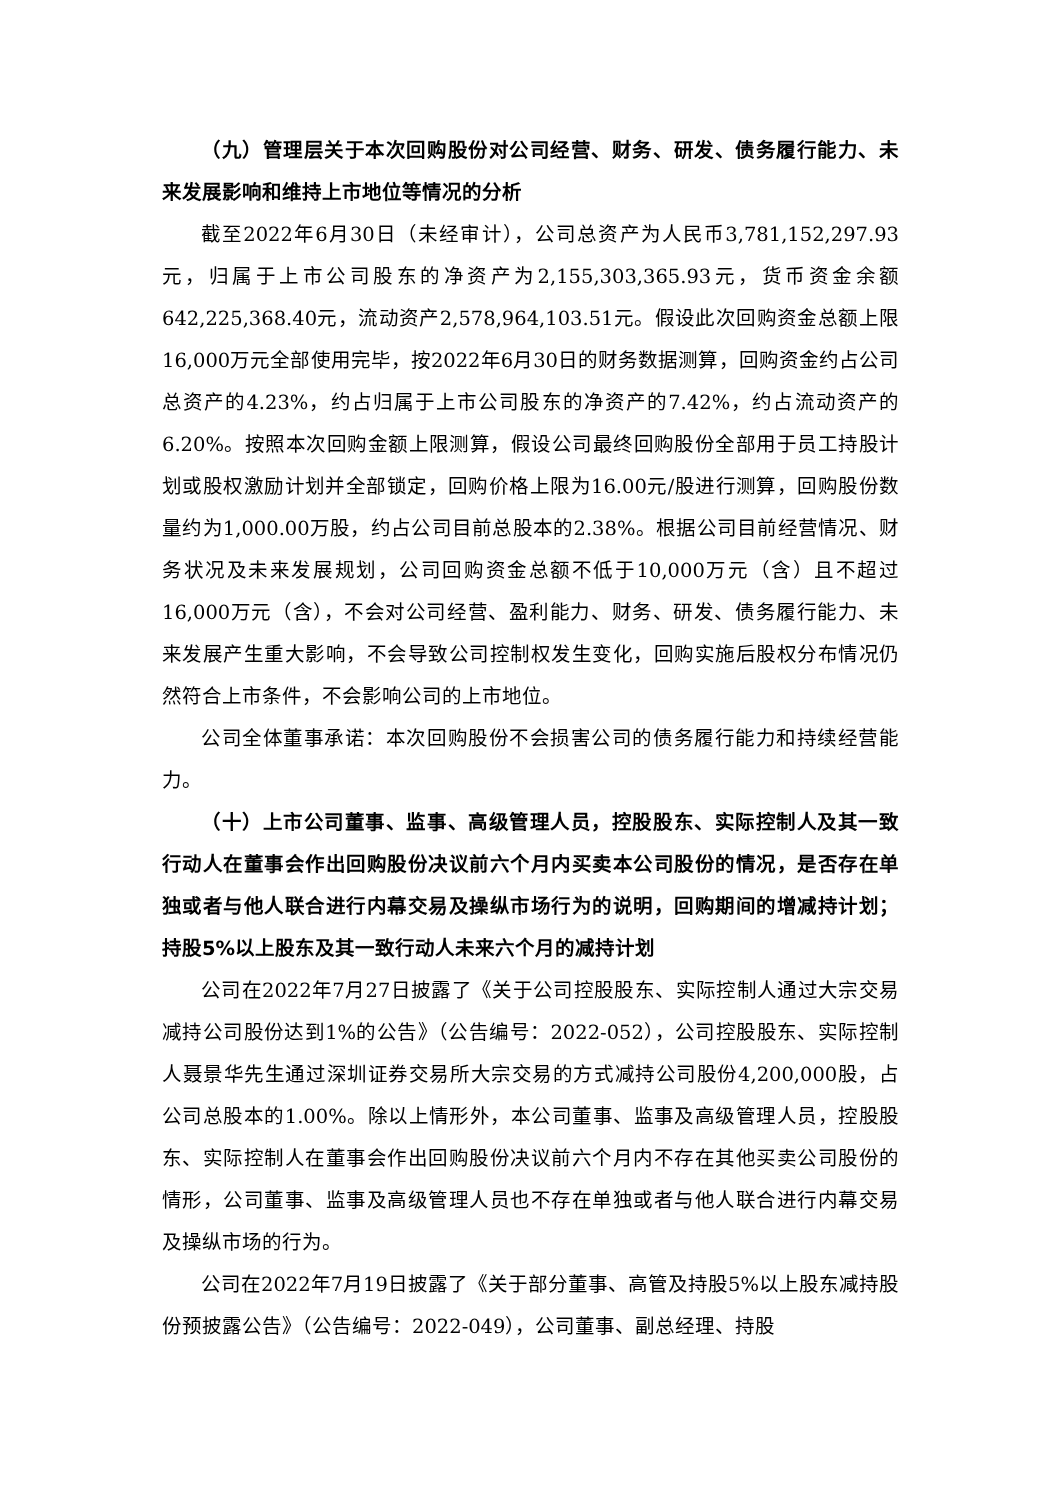（九）管理层关于本次回购股份对公司经营、财务、研发、债务履行能力、未来发展影响和维持上市地位等情况的分析
截至2022年6月30日（未经审计），公司总资产为人民币3,781,152,297.93元，归属于上市公司股东的净资产为2,155,303,365.93元，货币资金余额642,225,368.40元，流动资产2,578,964,103.51元。假设此次回购资金总额上限16,000万元全部使用完毕，按2022年6月30日的财务数据测算，回购资金约占公司总资产的4.23%，约占归属于上市公司股东的净资产的7.42%，约占流动资产的6.20%。按照本次回购金额上限测算，假设公司最终回购股份全部用于员工持股计划或股权激励计划并全部锁定，回购价格上限为16.00元/股进行测算，回购股份数量约为1,000.00万股，约占公司目前总股本的2.38%。根据公司目前经营情况、财务状况及未来发展规划，公司回购资金总额不低于10,000万元（含）且不超过16,000万元（含），不会对公司经营、盈利能力、财务、研发、债务履行能力、未来发展产生重大影响，不会导致公司控制权发生变化，回购实施后股权分布情况仍然符合上市条件，不会影响公司的上市地位。
公司全体董事承诺：本次回购股份不会损害公司的债务履行能力和持续经营能力。
（十）上市公司董事、监事、高级管理人员，控股股东、实际控制人及其一致行动人在董事会作出回购股份决议前六个月内买卖本公司股份的情况，是否存在单独或者与他人联合进行内幕交易及操纵市场行为的说明，回购期间的增减持计划；持股5%以上股东及其一致行动人未来六个月的减持计划
公司在2022年7月27日披露了《关于公司控股股东、实际控制人通过大宗交易减持公司股份达到1%的公告》（公告编号：2022-052），公司控股股东、实际控制人聂景华先生通过深圳证券交易所大宗交易的方式减持公司股份4,200,000股，占公司总股本的1.00%。除以上情形外，本公司董事、监事及高级管理人员，控股股东、实际控制人在董事会作出回购股份决议前六个月内不存在其他买卖公司股份的情形，公司董事、监事及高级管理人员也不存在单独或者与他人联合进行内幕交易及操纵市场的行为。
公司在2022年7月19日披露了《关于部分董事、高管及持股5%以上股东减持股份预披露公告》（公告编号：2022-049），公司董事、副总经理、持股